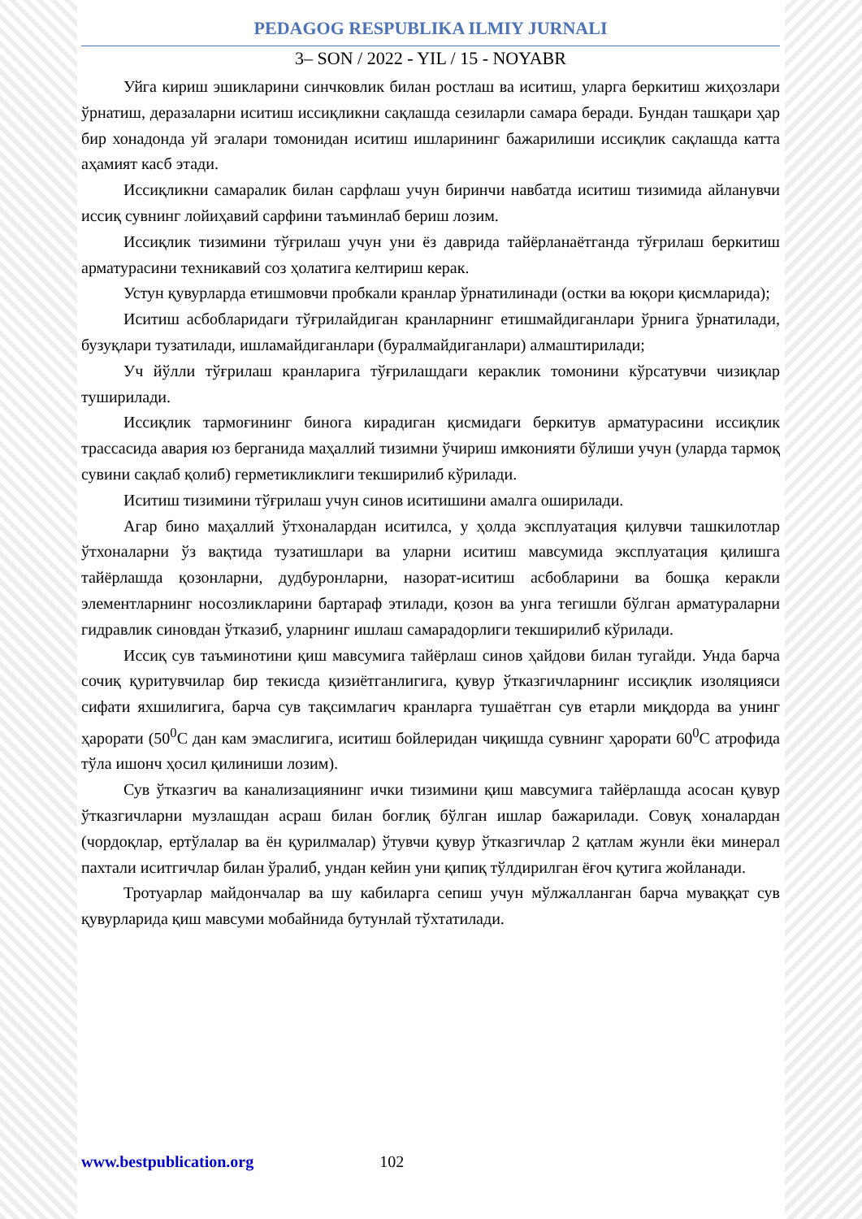PEDAGOG RESPUBLIKA ILMIY JURNALI
3– SON / 2022 - YIL / 15 - NOYABR
Уйга кириш эшикларини синчковлик билан ростлаш ва иситиш, уларга беркитиш жиҳозлари ўрнатиш, деразаларни иситиш иссиқликни сақлашда сезиларли самара беради. Бундан ташқари ҳар бир хонадонда уй эгалари томонидан иситиш ишларининг бажарилиши иссиқлик сақлашда катта аҳамият касб этади.
Иссиқликни самаралик билан сарфлаш учун биринчи навбатда иситиш тизимида айланувчи иссиқ сувнинг лойиҳавий сарфини таъминлаб бериш лозим.
Иссиқлик тизимини тўғрилаш учун уни ёз даврида тайёрланаётганда тўғрилаш беркитиш арматурасини техникавий соз ҳолатига келтириш керак.
Устун қувурларда етишмовчи пробкали кранлар ўрнатилинади (остки ва юқори қисмларида);
Иситиш асбобларидаги тўғрилайдиган кранларнинг етишмайдиганлари ўрнига ўрнатилади, бузуқлари тузатилади, ишламайдиганлари (буралмайдиганлари) алмаштирилади;
Уч йўлли тўғрилаш кранларига тўғрилашдаги кераклик томонини кўрсатувчи чизиқлар туширилади.
Иссиқлик тармоғининг бинога кирадиган қисмидаги беркитув арматурасини иссиқлик трассасида авария юз берганида маҳаллий тизимни ўчириш имконияти бўлиши учун (уларда тармоқ сувини сақлаб қолиб) герметикликлиги текширилиб кўрилади.
Иситиш тизимини тўғрилаш учун синов иситишини амалга оширилади.
Агар бино маҳаллий ўтхоналардан иситилса, у ҳолда эксплуатация қилувчи ташкилотлар ўтхоналарни ўз вақтида тузатишлари ва уларни иситиш мавсумида эксплуатация қилишга тайёрлашда қозонларни, дудбуронларни, назорат-иситиш асбобларини ва бошқа керакли элементларнинг носозликларини бартараф этилади, қозон ва унга тегишли бўлган арматураларни гидравлик синовдан ўтказиб, уларнинг ишлаш самарадорлиги текширилиб кўрилади.
Иссиқ сув таъминотини қиш мавсумига тайёрлаш синов ҳайдови билан тугайди. Унда барча сочиқ қуритувчилар бир текисда қизиётганлигига, қувур ўтказгичларнинг иссиқлик изоляцияси сифати яхшилигига, барча сув тақсимлагич кранларга тушаётган сув етарли миқдорда ва унинг ҳарорати (50<sup>0</sup>С дан кам эмаслигига, иситиш бойлеридан чиқишда сувнинг ҳарорати 60<sup>0</sup>С атрофида тўла ишонч ҳосил қилиниши лозим).
Сув ўтказгич ва канализациянинг ички тизимини қиш мавсумига тайёрлашда асосан қувур ўтказгичларни музлашдан асраш билан боғлиқ бўлган ишлар бажарилади. Совуқ хоналардан (чордоқлар, ертўлалар ва ён қурилмалар) ўтувчи қувур ўтказгичлар 2 қатлам жунли ёки минерал пахтали иситгичлар билан ўралиб, ундан кейин уни қипиқ тўлдирилган ёғоч қутига жойланади.
Тротуарлар майдончалар ва шу кабиларга сепиш учун мўлжалланган барча муваққат сув қувурларида қиш мавсуми мобайнида бутунлай тўхтатилади.
www.bestpublication.org 102